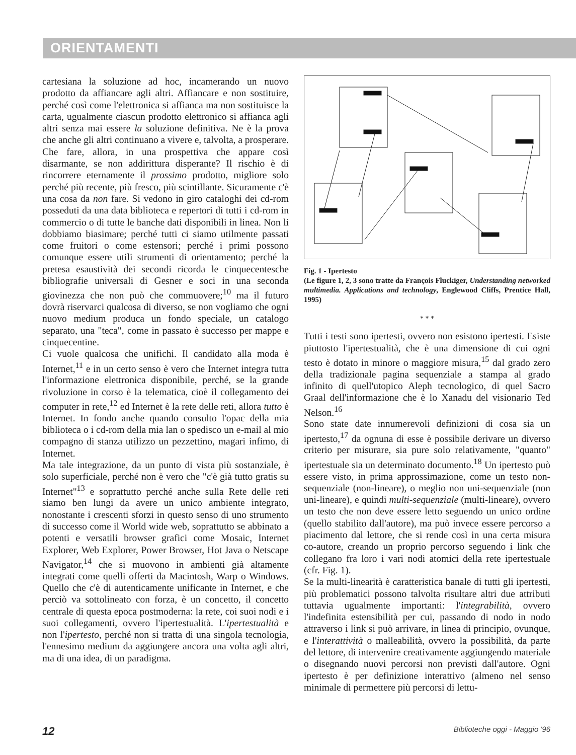ORIENTAMENTI
cartesiana la soluzione ad hoc, incamerando un nuovo prodotto da affiancare agli altri. Affiancare e non sostituire, perché così come l'elettronica si affianca ma non sostituisce la carta, ugualmente ciascun prodotto elettronico si affianca agli altri senza mai essere la soluzione definitiva. Ne è la prova che anche gli altri continuano a vivere e, talvolta, a prosperare.
Che fare, allora, in una prospettiva che appare così disarmante, se non addirittura disperante? Il rischio è di rincorrere eternamente il prossimo prodotto, migliore solo perché più recente, più fresco, più scintillante. Sicuramente c'è una cosa da non fare. Si vedono in giro cataloghi dei cd-rom posseduti da una data biblioteca e repertori di tutti i cd-rom in commercio o di tutte le banche dati disponibili in linea. Non li dobbiamo biasimare; perché tutti ci siamo utilmente passati come fruitori o come estensori; perché i primi possono comunque essere utili strumenti di orientamento; perché la pretesa esaustività dei secondi ricorda le cinquecentesche bibliografie universali di Gesner e soci in una seconda giovinezza che non può che commuovere;<sup>10</sup> ma il futuro dovrà riservarci qualcosa di diverso, se non vogliamo che ogni nuovo medium produca un fondo speciale, un catalogo separato, una "teca", come in passato è successo per mappe e cinquecentine.
Ci vuole qualcosa che unifichi. Il candidato alla moda è Internet,<sup>11</sup> e in un certo senso è vero che Internet integra tutta l'informazione elettronica disponibile, perché, se la grande rivoluzione in corso è la telematica, cioè il collegamento dei computer in rete,<sup>12</sup> ed Internet è la rete delle reti, allora tutto è Internet. In fondo anche quando consulto l'opac della mia biblioteca o i cd-rom della mia lan o spedisco un e-mail al mio compagno di stanza utilizzo un pezzettino, magari infimo, di Internet.
Ma tale integrazione, da un punto di vista più sostanziale, è solo superficiale, perché non è vero che "c'è già tutto gratis su Internet"<sup>13</sup> e soprattutto perché anche sulla Rete delle reti siamo ben lungi da avere un unico ambiente integrato, nonostante i crescenti sforzi in questo senso di uno strumento di successo come il World wide web, soprattutto se abbinato a potenti e versatili browser grafici come Mosaic, Internet Explorer, Web Explorer, Power Browser, Hot Java o Netscape Navigator,<sup>14</sup> che si muovono in ambienti già altamente integrati come quelli offerti da Macintosh, Warp o Windows. Quello che c'è di autenticamente unificante in Internet, e che perciò va sottolineato con forza, è un concetto, il concetto centrale di questa epoca postmoderna: la rete, coi suoi nodi e i suoi collegamenti, ovvero l'ipertestualità. L'ipertestualità e non l'ipertesto, perché non si tratta di una singola tecnologia, l'ennesimo medium da aggiungere ancora una volta agli altri, ma di una idea, di un paradigma.
Fig. 1 - Ipertesto
(Le figure 1, 2, 3 sono tratte da François Fluckiger, Understanding networked multimedia. Applications and technology, Englewood Cliffs, Prentice Hall, 1995)
* * *
Tutti i testi sono ipertesti, ovvero non esistono ipertesti. Esiste piuttosto l'ipertestualità, che è una dimensione di cui ogni testo è dotato in minore o maggiore misura,<sup>15</sup> dal grado zero della tradizionale pagina sequenziale a stampa al grado infinito di quell'utopico Aleph tecnologico, di quel Sacro Graal dell'informazione che è lo Xanadu del visionario Ted Nelson.<sup>16</sup>
Sono state date innumerevoli definizioni di cosa sia un ipertesto,<sup>17</sup> da ognuna di esse è possibile derivare un diverso criterio per misurare, sia pure solo relativamente, "quanto" ipertestuale sia un determinato documento.<sup>18</sup> Un ipertesto può essere visto, in prima approssimazione, come un testo non-sequenziale (non-lineare), o meglio non uni-sequenziale (non uni-lineare), e quindi multi-sequenziale (multi-lineare), ovvero un testo che non deve essere letto seguendo un unico ordine (quello stabilito dall'autore), ma può invece essere percorso a piacimento dal lettore, che si rende così in una certa misura co-autore, creando un proprio percorso seguendo i link che collegano fra loro i vari nodi atomici della rete ipertestuale (cfr. Fig. 1).
Se la multi-linearità è caratteristica banale di tutti gli ipertesti, più problematici possono talvolta risultare altri due attributi tuttavia ugualmente importanti: l'integrabilità, ovvero l'indefinita estensibilità per cui, passando di nodo in nodo attraverso i link si può arrivare, in linea di principio, ovunque, e l'interattività o malleabilità, ovvero la possibilità, da parte del lettore, di intervenire creativamente aggiungendo materiale o disegnando nuovi percorsi non previsti dall'autore. Ogni ipertesto è per definizione interattivo (almeno nel senso minimale di permettere più percorsi di lettu-
12 Biblioteche oggi - Maggio '96